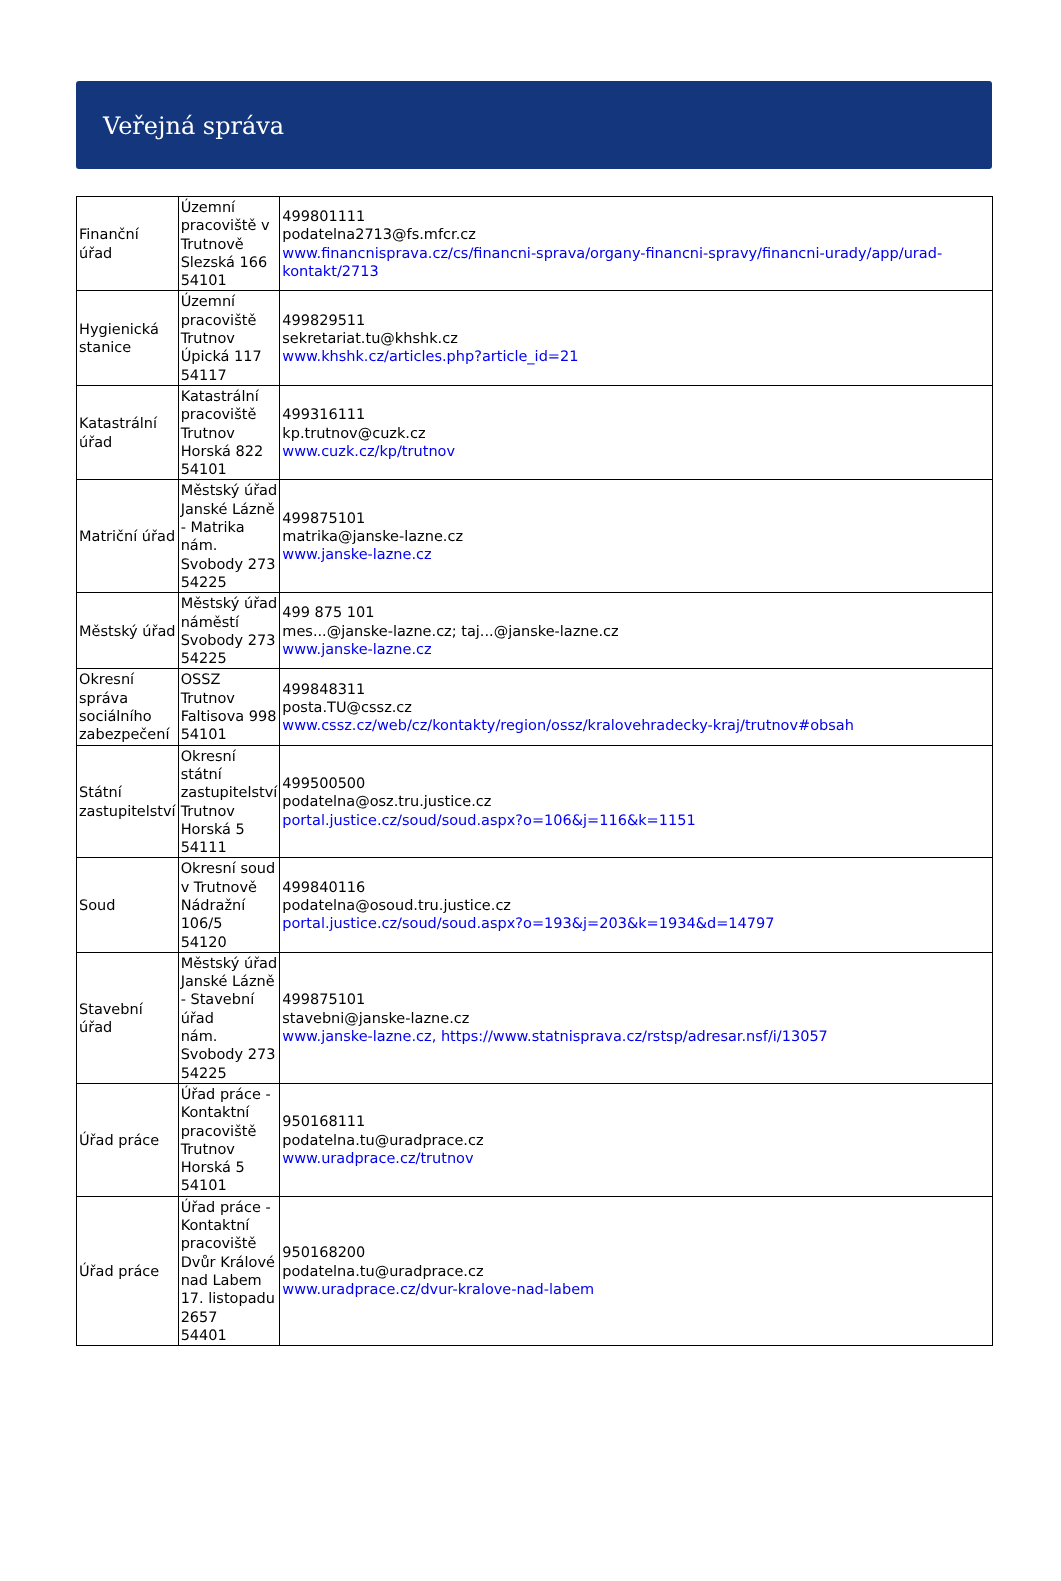Veřejná správa
| Finanční úřad | Územní pracoviště v Trutnově Slezská 166 54101 | 499801111 podatelna2713@fs.mfcr.cz www.financnisprava.cz/cs/financni-sprava/organy-financni-spravy/financni-urady/app/urad-kontakt/2713 |
| Hygienická stanice | Územní pracoviště Trutnov Úpická 117 54117 | 499829511 sekretariat.tu@khshk.cz www.khshk.cz/articles.php?article_id=21 |
| Katastrální úřad | Katastrální pracoviště Trutnov Horská 822 54101 | 499316111 kp.trutnov@cuzk.cz www.cuzk.cz/kp/trutnov |
| Matriční úřad | Městský úřad Janské Lázně - Matrika nám. Svobody 273 54225 | 499875101 matrika@janske-lazne.cz www.janske-lazne.cz |
| Městský úřad | Městský úřad náměstí Svobody 273 54225 | 499 875 101 mes...@janske-lazne.cz; taj...@janske-lazne.cz www.janske-lazne.cz |
| Okresní správa sociálního zabezpečení | OSSZ Trutnov Faltisova 998 54101 | 499848311 posta.TU@cssz.cz www.cssz.cz/web/cz/kontakty/region/ossz/kralovehradecky-kraj/trutnov#obsah |
| Státní zastupitelství | Okresní státní zastupitelství Trutnov Horská 5 54111 | 499500500 podatelna@osz.tru.justice.cz portal.justice.cz/soud/soud.aspx?o=106&j=116&k=1151 |
| Soud | Okresní soud v Trutnově Nádražní 106/5 54120 | 499840116 podatelna@osoud.tru.justice.cz portal.justice.cz/soud/soud.aspx?o=193&j=203&k=1934&d=14797 |
| Stavební úřad | Městský úřad Janské Lázně - Stavební úřad nám. Svobody 273 54225 | 499875101 stavebni@janske-lazne.cz www.janske-lazne.cz, https://www.statnisprava.cz/rstsp/adresar.nsf/i/13057 |
| Úřad práce | Úřad práce - Kontaktní pracoviště Trutnov Horská 5 54101 | 950168111 podatelna.tu@uradprace.cz www.uradprace.cz/trutnov |
| Úřad práce | Úřad práce - Kontaktní pracoviště Dvůr Králové nad Labem 17. listopadu 2657 54401 | 950168200 podatelna.tu@uradprace.cz www.uradprace.cz/dvur-kralove-nad-labem |